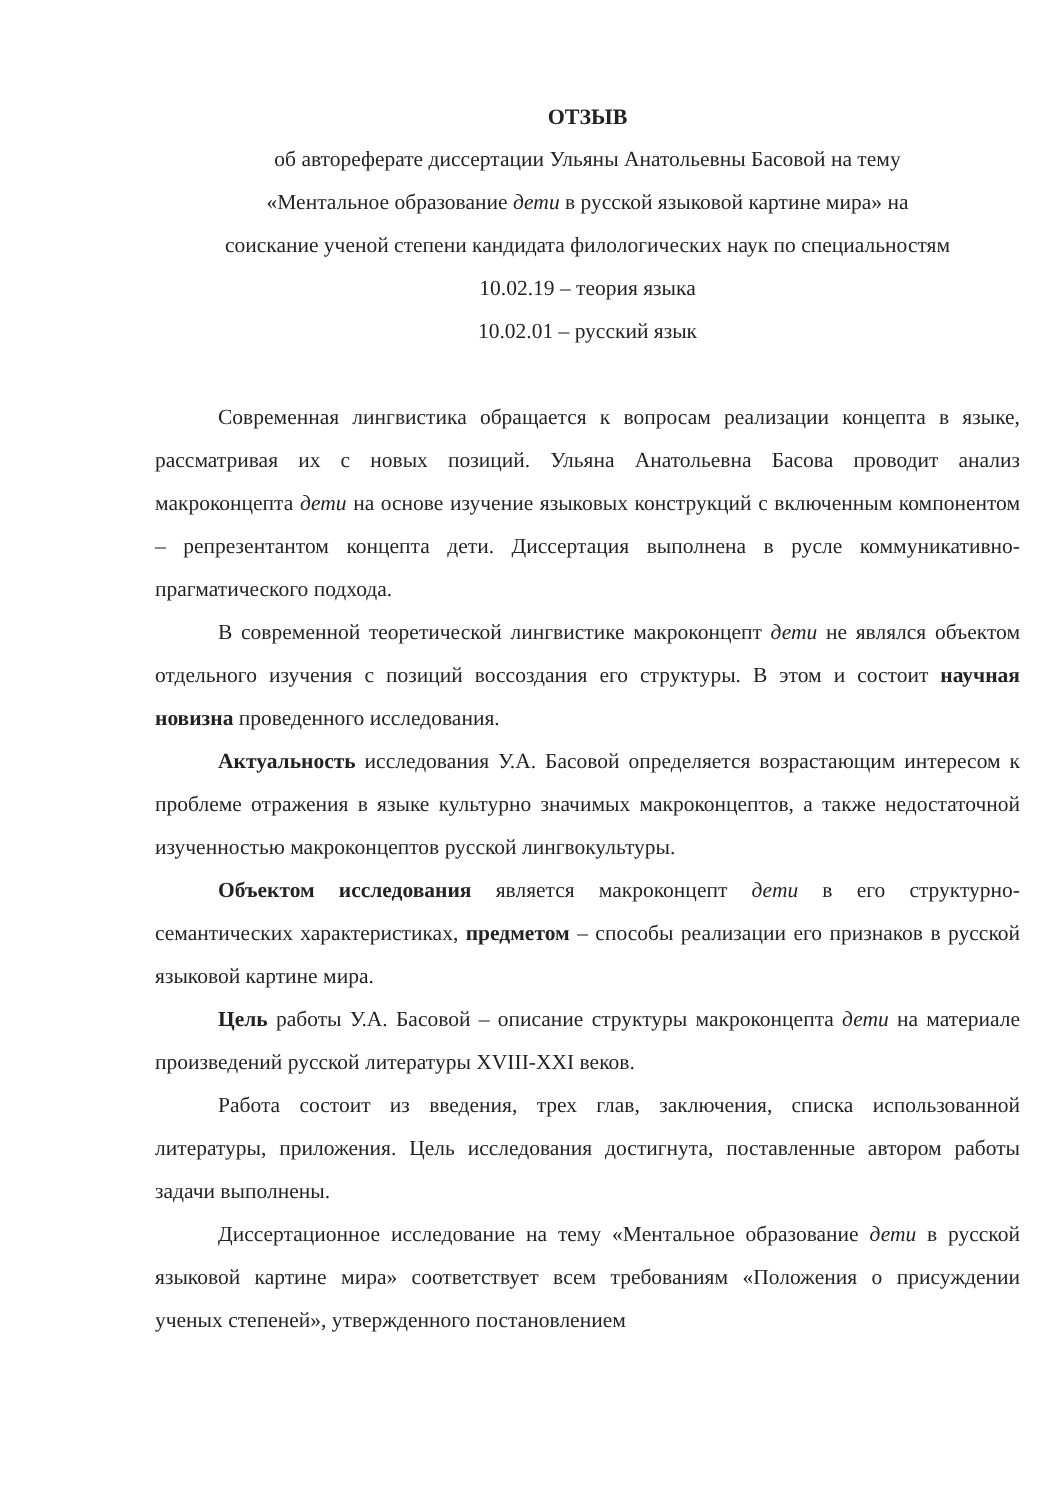ОТЗЫВ
об автореферате диссертации Ульяны Анатольевны Басовой на тему
«Ментальное образование дети в русской языковой картине мира» на
соискание ученой степени кандидата филологических наук по специальностям
10.02.19 – теория языка
10.02.01 – русский язык
Современная лингвистика обращается к вопросам реализации концепта в языке, рассматривая их с новых позиций. Ульяна Анатольевна Басова проводит анализ макроконцепта дети на основе изучение языковых конструкций с включенным компонентом – репрезентантом концепта дети. Диссертация выполнена в русле коммуникативно-прагматического подхода.
В современной теоретической лингвистике макроконцепт дети не являлся объектом отдельного изучения с позиций воссоздания его структуры. В этом и состоит научная новизна проведенного исследования.
Актуальность исследования У.А. Басовой определяется возрастающим интересом к проблеме отражения в языке культурно значимых макроконцептов, а также недостаточной изученностью макроконцептов русской лингвокультуры.
Объектом исследования является макроконцепт дети в его структурно-семантических характеристиках, предметом – способы реализации его признаков в русской языковой картине мира.
Цель работы У.А. Басовой – описание структуры макроконцепта дети на материале произведений русской литературы XVIII-XXI веков.
Работа состоит из введения, трех глав, заключения, списка использованной литературы, приложения. Цель исследования достигнута, поставленные автором работы задачи выполнены.
Диссертационное исследование на тему «Ментальное образование дети в русской языковой картине мира» соответствует всем требованиям «Положения о присуждении ученых степеней», утвержденного постановлением